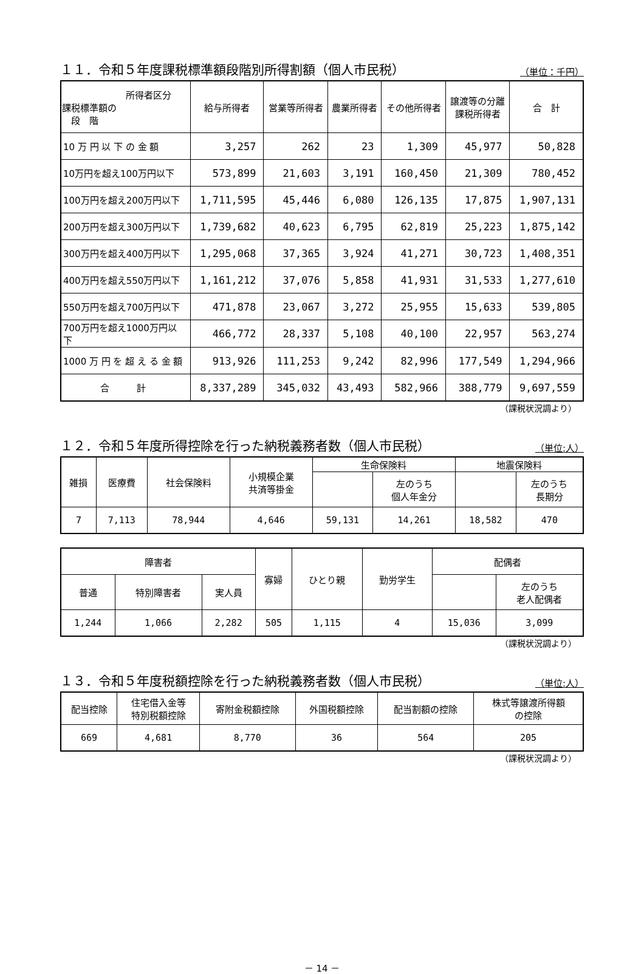１１．令和５年度課税標準額段階別所得割額（個人市民税） （単位：千円）
| 所得者区分 課税標準額の 段 階 | 給与所得者 | 営業等所得者 | 農業所得者 | その他所得者 | 譲渡等の分離 課税所得者 | 合 計 |
| --- | --- | --- | --- | --- | --- | --- |
| 10 万 円 以 下 の 金 額 | 3,257 | 262 | 23 | 1,309 | 45,977 | 50,828 |
| 10万円を超え100万円以下 | 573,899 | 21,603 | 3,191 | 160,450 | 21,309 | 780,452 |
| 100万円を超え200万円以下 | 1,711,595 | 45,446 | 6,080 | 126,135 | 17,875 | 1,907,131 |
| 200万円を超え300万円以下 | 1,739,682 | 40,623 | 6,795 | 62,819 | 25,223 | 1,875,142 |
| 300万円を超え400万円以下 | 1,295,068 | 37,365 | 3,924 | 41,271 | 30,723 | 1,408,351 |
| 400万円を超え550万円以下 | 1,161,212 | 37,076 | 5,858 | 41,931 | 31,533 | 1,277,610 |
| 550万円を超え700万円以下 | 471,878 | 23,067 | 3,272 | 25,955 | 15,633 | 539,805 |
| 700万円を超え1000万円以下 | 466,772 | 28,337 | 5,108 | 40,100 | 22,957 | 563,274 |
| 1000 万 円 を 超 え る 金 額 | 913,926 | 111,253 | 9,242 | 82,996 | 177,549 | 1,294,966 |
| 合 計 | 8,337,289 | 345,032 | 43,493 | 582,966 | 388,779 | 9,697,559 |
（課税状況調より）
１２．令和５年度所得控除を行った納税義務者数（個人市民税） （単位:人）
| 雑損 | 医療費 | 社会保険料 | 小規模企業 共済等掛金 | 生命保険料 | | 地震保険料 | |
| --- | --- | --- | --- | --- | --- | --- | --- |
| | | | | | 左のうち 個人年金分 | | 左のうち 長期分 |
| 7 | 7,113 | 78,944 | 4,646 | 59,131 | 14,261 | 18,582 | 470 |
| 障害者 | | | 寡婦 | ひとり親 | 勤労学生 | 配偶者 | |
| --- | --- | --- | --- | --- | --- | --- | --- |
| 普通 | 特別障害者 | 実人員 | | | | | 左のうち 老人配偶者 |
| 1,244 | 1,066 | 2,282 | 505 | 1,115 | 4 | 15,036 | 3,099 |
（課税状況調より）
１３．令和５年度税額控除を行った納税義務者数（個人市民税） （単位:人）
| 配当控除 | 住宅借入金等 特別税額控除 | 寄附金税額控除 | 外国税額控除 | 配当割額の控除 | 株式等譲渡所得額 の控除 |
| --- | --- | --- | --- | --- | --- |
| 669 | 4,681 | 8,770 | 36 | 564 | 205 |
（課税状況調より）
－ 14 －